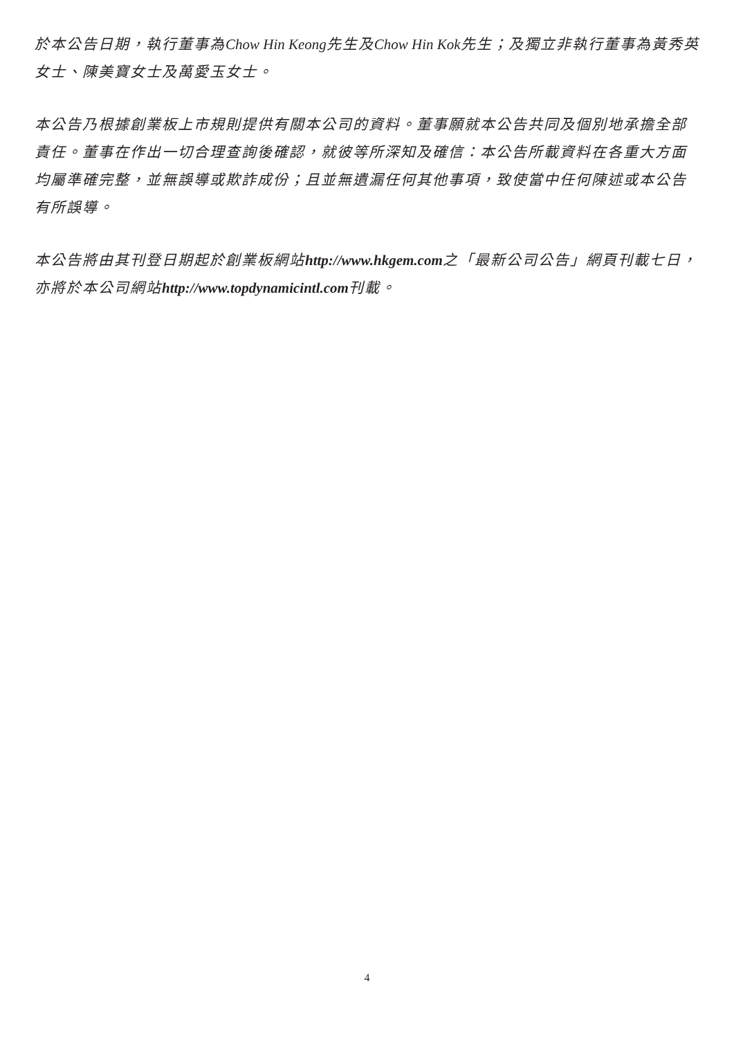於本公告日期，執行董事為Chow Hin Keong先生及Chow Hin Kok先生；及獨立非執行董事為黃秀英女士、陳美寶女士及萬愛玉女士。
本公告乃根據創業板上市規則提供有關本公司的資料。董事願就本公告共同及個別地承擔全部責任。董事在作出一切合理查詢後確認，就彼等所深知及確信：本公告所載資料在各重大方面均屬準確完整，並無誤導或欺詐成份；且並無遺漏任何其他事項，致使當中任何陳述或本公告有所誤導。
本公告將由其刊登日期起於創業板網站http://www.hkgem.com之「最新公司公告」網頁刊載七日，亦將於本公司網站http://www.topdynamicintl.com刊載。
4